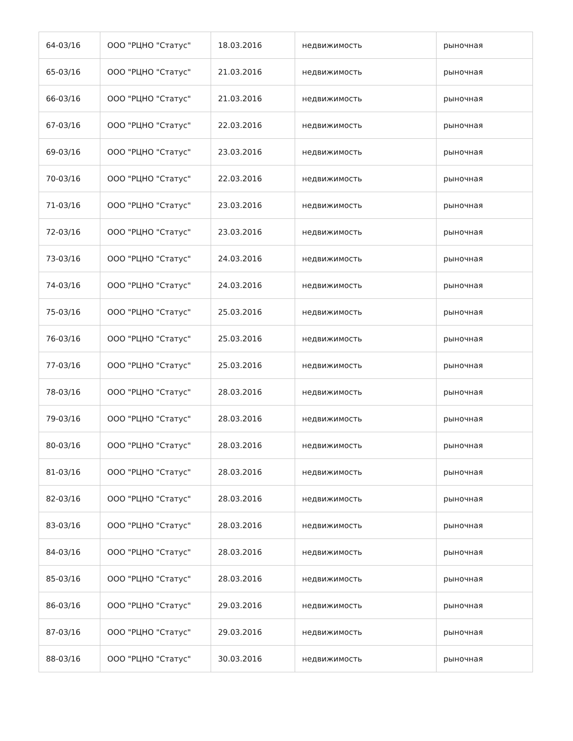| 64-03/16 | ООО "РЦНО "Статус" | 18.03.2016 | недвижимость | рыночная |
| 65-03/16 | ООО "РЦНО "Статус" | 21.03.2016 | недвижимость | рыночная |
| 66-03/16 | ООО "РЦНО "Статус" | 21.03.2016 | недвижимость | рыночная |
| 67-03/16 | ООО "РЦНО "Статус" | 22.03.2016 | недвижимость | рыночная |
| 69-03/16 | ООО "РЦНО "Статус" | 23.03.2016 | недвижимость | рыночная |
| 70-03/16 | ООО "РЦНО "Статус" | 22.03.2016 | недвижимость | рыночная |
| 71-03/16 | ООО "РЦНО "Статус" | 23.03.2016 | недвижимость | рыночная |
| 72-03/16 | ООО "РЦНО "Статус" | 23.03.2016 | недвижимость | рыночная |
| 73-03/16 | ООО "РЦНО "Статус" | 24.03.2016 | недвижимость | рыночная |
| 74-03/16 | ООО "РЦНО "Статус" | 24.03.2016 | недвижимость | рыночная |
| 75-03/16 | ООО "РЦНО "Статус" | 25.03.2016 | недвижимость | рыночная |
| 76-03/16 | ООО "РЦНО "Статус" | 25.03.2016 | недвижимость | рыночная |
| 77-03/16 | ООО "РЦНО "Статус" | 25.03.2016 | недвижимость | рыночная |
| 78-03/16 | ООО "РЦНО "Статус" | 28.03.2016 | недвижимость | рыночная |
| 79-03/16 | ООО "РЦНО "Статус" | 28.03.2016 | недвижимость | рыночная |
| 80-03/16 | ООО "РЦНО "Статус" | 28.03.2016 | недвижимость | рыночная |
| 81-03/16 | ООО "РЦНО "Статус" | 28.03.2016 | недвижимость | рыночная |
| 82-03/16 | ООО "РЦНО "Статус" | 28.03.2016 | недвижимость | рыночная |
| 83-03/16 | ООО "РЦНО "Статус" | 28.03.2016 | недвижимость | рыночная |
| 84-03/16 | ООО "РЦНО "Статус" | 28.03.2016 | недвижимость | рыночная |
| 85-03/16 | ООО "РЦНО "Статус" | 28.03.2016 | недвижимость | рыночная |
| 86-03/16 | ООО "РЦНО "Статус" | 29.03.2016 | недвижимость | рыночная |
| 87-03/16 | ООО "РЦНО "Статус" | 29.03.2016 | недвижимость | рыночная |
| 88-03/16 | ООО "РЦНО "Статус" | 30.03.2016 | недвижимость | рыночная |